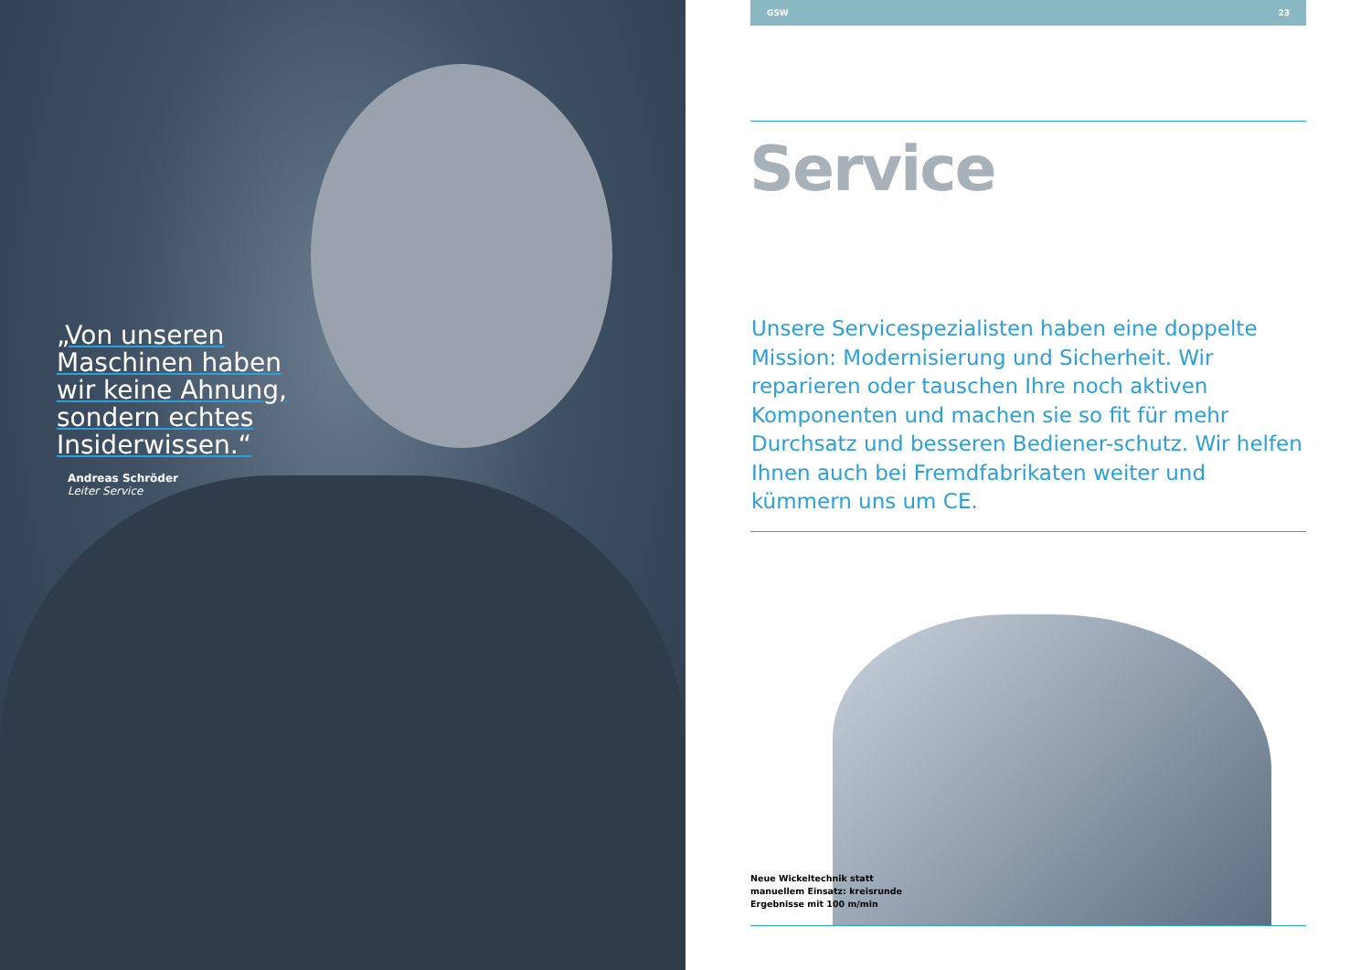„Von unseren
Maschinen haben
wir keine Ahnung,
sondern echtes
Insiderwissen.“
Andreas Schröder
Leiter Service
GSW 23
Service
Unsere Servicespezialisten haben eine doppelte Mission: Modernisierung und Sicherheit. Wir reparieren oder tauschen Ihre noch aktiven Komponenten und machen sie so fit für mehr Durchsatz und besseren Bediener-schutz. Wir helfen Ihnen auch bei Fremdfabrikaten weiter und kümmern uns um CE.
Neue Wickeltechnik statt
manuellem Einsatz: kreisrunde
Ergebnisse mit 100 m/min